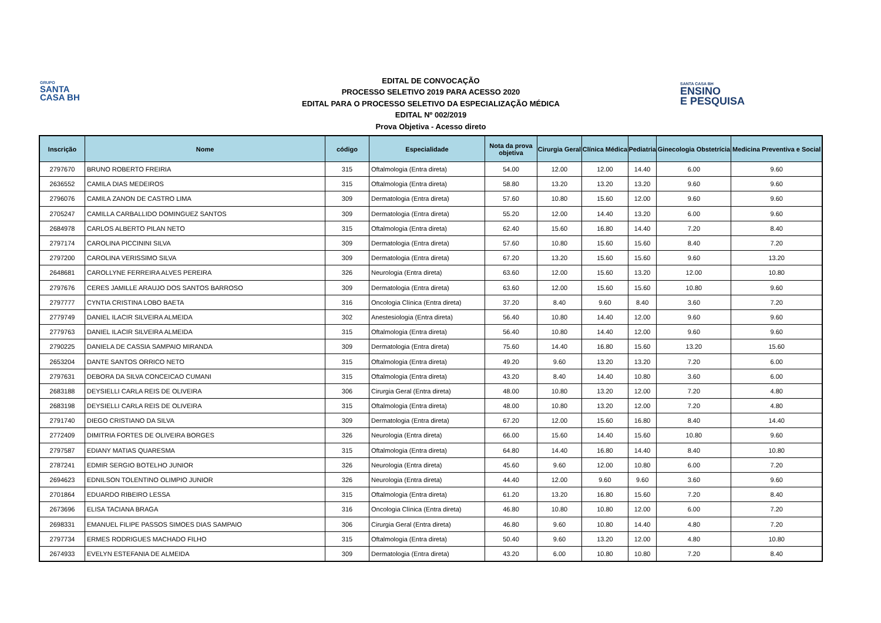GRUPO
SANTA
CASA BH
EDITAL DE CONVOCAÇÃO
PROCESSO SELETIVO 2019 PARA ACESSO 2020
EDITAL PARA O PROCESSO SELETIVO DA ESPECIALIZAÇÃO MÉDICA
EDITAL Nº 002/2019
Prova Objetiva - Acesso direto
SANTA CASA BH
ENSINO
E PESQUISA
| Inscrição | Nome | código | Especialidade | Nota da prova objetiva | Cirurgia Geral | Clínica Médica | Pediatria | Ginecologia Obstetrícia | Medicina Preventiva e Social |
| --- | --- | --- | --- | --- | --- | --- | --- | --- | --- |
| 2797670 | BRUNO ROBERTO FREIRIA | 315 | Oftalmologia (Entra direta) | 54.00 | 12.00 | 12.00 | 14.40 | 6.00 | 9.60 |
| 2636552 | CAMILA DIAS MEDEIROS | 315 | Oftalmologia (Entra direta) | 58.80 | 13.20 | 13.20 | 13.20 | 9.60 | 9.60 |
| 2796076 | CAMILA ZANON DE CASTRO LIMA | 309 | Dermatologia (Entra direta) | 57.60 | 10.80 | 15.60 | 12.00 | 9.60 | 9.60 |
| 2705247 | CAMILLA CARBALLIDO DOMINGUEZ SANTOS | 309 | Dermatologia (Entra direta) | 55.20 | 12.00 | 14.40 | 13.20 | 6.00 | 9.60 |
| 2684978 | CARLOS ALBERTO PILAN NETO | 315 | Oftalmologia (Entra direta) | 62.40 | 15.60 | 16.80 | 14.40 | 7.20 | 8.40 |
| 2797174 | CAROLINA PICCININI SILVA | 309 | Dermatologia (Entra direta) | 57.60 | 10.80 | 15.60 | 15.60 | 8.40 | 7.20 |
| 2797200 | CAROLINA VERISSIMO SILVA | 309 | Dermatologia (Entra direta) | 67.20 | 13.20 | 15.60 | 15.60 | 9.60 | 13.20 |
| 2648681 | CAROLLYNE FERREIRA ALVES PEREIRA | 326 | Neurologia (Entra direta) | 63.60 | 12.00 | 15.60 | 13.20 | 12.00 | 10.80 |
| 2797676 | CERES JAMILLE ARAUJO DOS SANTOS BARROSO | 309 | Dermatologia (Entra direta) | 63.60 | 12.00 | 15.60 | 15.60 | 10.80 | 9.60 |
| 2797777 | CYNTIA CRISTINA LOBO BAETA | 316 | Oncologia Clínica (Entra direta) | 37.20 | 8.40 | 9.60 | 8.40 | 3.60 | 7.20 |
| 2779749 | DANIEL ILACIR SILVEIRA ALMEIDA | 302 | Anestesiologia (Entra direta) | 56.40 | 10.80 | 14.40 | 12.00 | 9.60 | 9.60 |
| 2779763 | DANIEL ILACIR SILVEIRA ALMEIDA | 315 | Oftalmologia (Entra direta) | 56.40 | 10.80 | 14.40 | 12.00 | 9.60 | 9.60 |
| 2790225 | DANIELA DE CASSIA SAMPAIO MIRANDA | 309 | Dermatologia (Entra direta) | 75.60 | 14.40 | 16.80 | 15.60 | 13.20 | 15.60 |
| 2653204 | DANTE SANTOS ORRICO NETO | 315 | Oftalmologia (Entra direta) | 49.20 | 9.60 | 13.20 | 13.20 | 7.20 | 6.00 |
| 2797631 | DEBORA DA SILVA CONCEICAO CUMANI | 315 | Oftalmologia (Entra direta) | 43.20 | 8.40 | 14.40 | 10.80 | 3.60 | 6.00 |
| 2683188 | DEYSIELLI CARLA REIS DE OLIVEIRA | 306 | Cirurgia Geral (Entra direta) | 48.00 | 10.80 | 13.20 | 12.00 | 7.20 | 4.80 |
| 2683198 | DEYSIELLI CARLA REIS DE OLIVEIRA | 315 | Oftalmologia (Entra direta) | 48.00 | 10.80 | 13.20 | 12.00 | 7.20 | 4.80 |
| 2791740 | DIEGO CRISTIANO DA SILVA | 309 | Dermatologia (Entra direta) | 67.20 | 12.00 | 15.60 | 16.80 | 8.40 | 14.40 |
| 2772409 | DIMITRIA FORTES DE OLIVEIRA BORGES | 326 | Neurologia (Entra direta) | 66.00 | 15.60 | 14.40 | 15.60 | 10.80 | 9.60 |
| 2797587 | EDIANY MATIAS QUARESMA | 315 | Oftalmologia (Entra direta) | 64.80 | 14.40 | 16.80 | 14.40 | 8.40 | 10.80 |
| 2787241 | EDMIR SERGIO BOTELHO JUNIOR | 326 | Neurologia (Entra direta) | 45.60 | 9.60 | 12.00 | 10.80 | 6.00 | 7.20 |
| 2694623 | EDNILSON TOLENTINO OLIMPIO JUNIOR | 326 | Neurologia (Entra direta) | 44.40 | 12.00 | 9.60 | 9.60 | 3.60 | 9.60 |
| 2701864 | EDUARDO RIBEIRO LESSA | 315 | Oftalmologia (Entra direta) | 61.20 | 13.20 | 16.80 | 15.60 | 7.20 | 8.40 |
| 2673696 | ELISA TACIANA BRAGA | 316 | Oncologia Clínica (Entra direta) | 46.80 | 10.80 | 10.80 | 12.00 | 6.00 | 7.20 |
| 2698331 | EMANUEL FILIPE PASSOS SIMOES DIAS SAMPAIO | 306 | Cirurgia Geral (Entra direta) | 46.80 | 9.60 | 10.80 | 14.40 | 4.80 | 7.20 |
| 2797734 | ERMES RODRIGUES MACHADO FILHO | 315 | Oftalmologia (Entra direta) | 50.40 | 9.60 | 13.20 | 12.00 | 4.80 | 10.80 |
| 2674933 | EVELYN ESTEFANIA DE ALMEIDA | 309 | Dermatologia (Entra direta) | 43.20 | 6.00 | 10.80 | 10.80 | 7.20 | 8.40 |